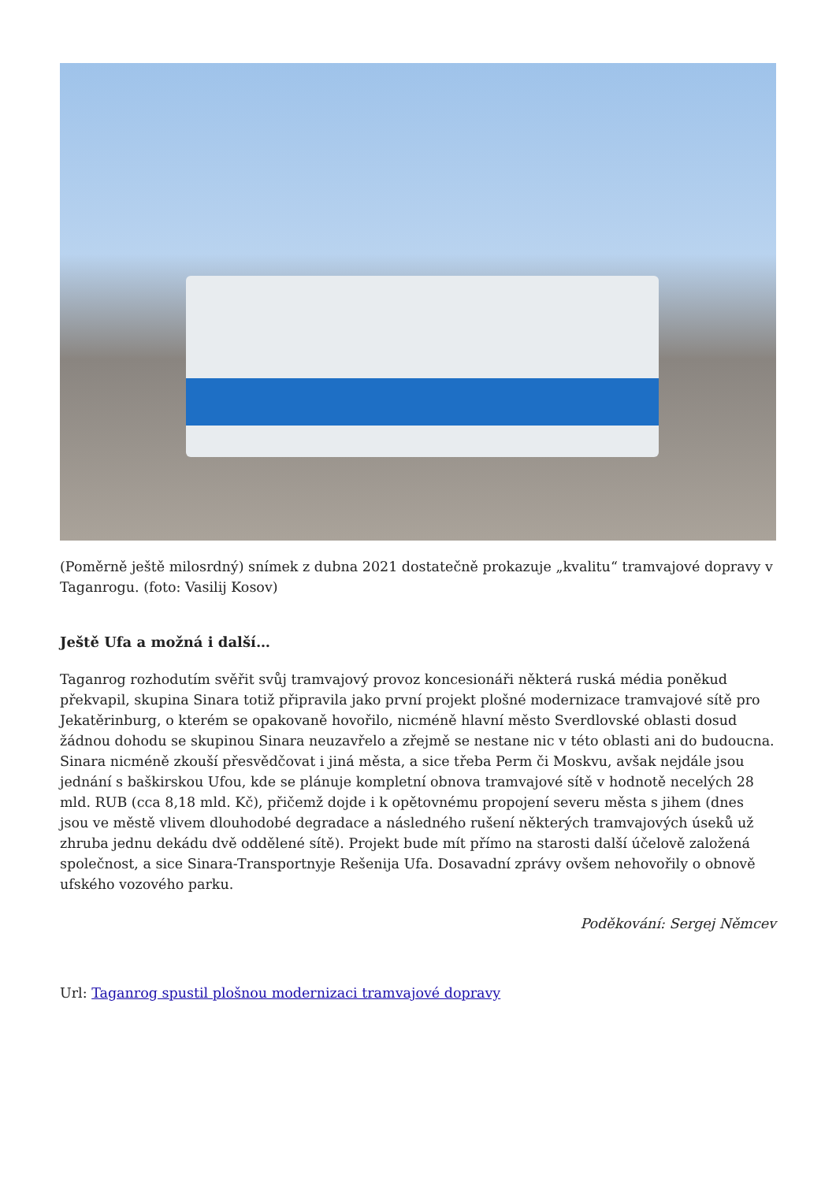(Poměrně ještě milosrdný) snímek z dubna 2021 dostatečně prokazuje „kvalitu“ tramvajové dopravy v Taganrogu. (foto: Vasilij Kosov)
Ještě Ufa a možná i další…
Taganrog rozhodutím svěřit svůj tramvajový provoz koncesionáři některá ruská média poněkud překvapil, skupina Sinara totiž připravila jako první projekt plošné modernizace tramvajové sítě pro Jekatěrinburg, o kterém se opakovaně hovořilo, nicméně hlavní město Sverdlovské oblasti dosud žádnou dohodu se skupinou Sinara neuzavřelo a zřejmě se nestane nic v této oblasti ani do budoucna. Sinara nicméně zkouší přesvědčovat i jiná města, a sice třeba Perm či Moskvu, avšak nejdále jsou jednání s baškirskou Ufou, kde se plánuje kompletní obnova tramvajové sítě v hodnotě necelých 28 mld. RUB (cca 8,18 mld. Kč), přičemž dojde i k opětovnému propojení severu města s jihem (dnes jsou ve městě vlivem dlouhodobé degradace a následného rušení některých tramvajových úseků už zhruba jednu dekádu dvě oddělené sítě). Projekt bude mít přímo na starosti další účelově založená společnost, a sice Sinara-Transportnyje Rešenija Ufa. Dosavadní zprávy ovšem nehovořily o obnově ufského vozového parku.
Poděkování: Sergej Němcev
Url: Taganrog spustil plošnou modernizaci tramvajové dopravy